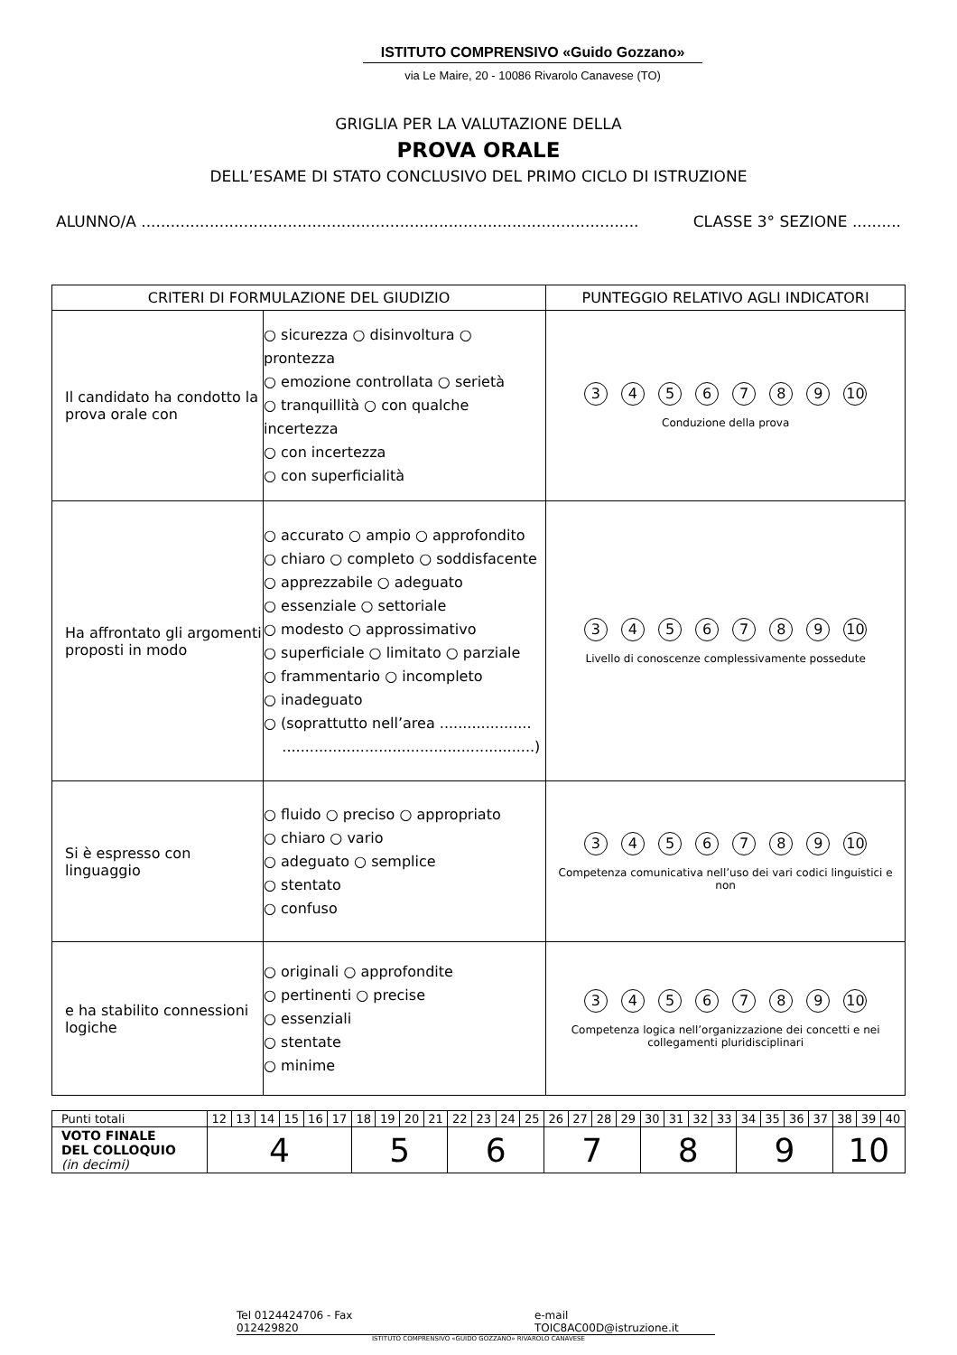ISTITUTO COMPRENSIVO «Guido Gozzano»
via Le Maire, 20 - 10086 Rivarolo Canavese (TO)
GRIGLIA PER LA VALUTAZIONE DELLA
PROVA ORALE
DELL’ESAME DI STATO CONCLUSIVO DEL PRIMO CICLO DI ISTRUZIONE
ALUNNO/A ...................................................................................................... CLASSE 3° SEZIONE ..........
| CRITERI DI FORMULAZIONE DEL GIUDIZIO | | PUNTEGGIO RELATIVO AGLI INDICATORI |
| --- | --- | --- |
| Il candidato ha condotto la prova orale con | ○ sicurezza ○ disinvoltura ○ prontezza ○ emozione controllata ○ serietà ○ tranquillità ○ con qualche incertezza ○ con incertezza ○ con superficialità | 3 4 5 6 7 8 9 10 Conduzione della prova |
| Ha affrontato gli argomenti proposti in modo | ○ accurato ○ ampio ○ approfondito ○ chiaro ○ completo ○ soddisfacente ○ apprezzabile ○ adeguato ○ essenziale ○ settoriale ○ modesto ○ approssimativo ○ superficiale ○ limitato ○ parziale ○ frammentario ○ incompleto ○ inadeguato ○ (soprattutto nell’area .................... .......................................................) | 3 4 5 6 7 8 9 10 Livello di conoscenze complessivamente possedute |
| Si è espresso con linguaggio | ○ fluido ○ preciso ○ appropriato ○ chiaro ○ vario ○ adeguato ○ semplice ○ stentato ○ confuso | 3 4 5 6 7 8 9 10 Competenza comunicativa nell’uso dei vari codici linguistici e non |
| e ha stabilito connessioni logiche | ○ originali ○ approfondite ○ pertinenti ○ precise ○ essenziali ○ stentate ○ minime | 3 4 5 6 7 8 9 10 Competenza logica nell’organizzazione dei concetti e nei collegamenti pluridisciplinari |
| Punti totali | 12 | 13 | 14 | 15 | 16 | 17 | 18 | 19 | 20 | 21 | 22 | 23 | 24 | 25 | 26 | 27 | 28 | 29 | 30 | 31 | 32 | 33 | 34 | 35 | 36 | 37 | 38 | 39 | 40 |
| VOTO FINALE DEL COLLOQUIO (in decimi) | 4 | | | | | | 5 | | | | 6 | | | | 7 | | | | 8 | | | | 9 | | | | 10 | | |
Tel 0124424706 - Fax 012429820 e-mail TOIC8AC00D@istruzione.it
ISTITUTO COMPRENSIVO «GUIDO GOZZANO» RIVAROLO CANAVESE